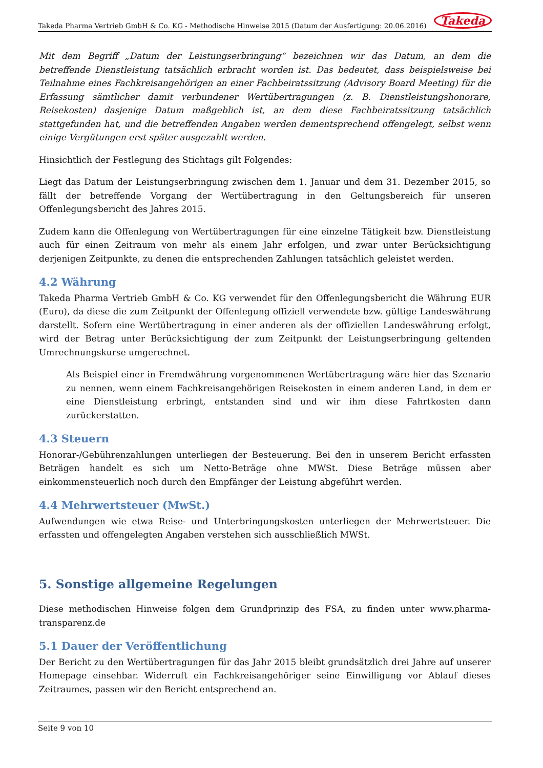Takeda Pharma Vertrieb GmbH & Co. KG - Methodische Hinweise 2015 (Datum der Ausfertigung: 20.06.2016) Takeda
Mit dem Begriff „Datum der Leistungserbringung“ bezeichnen wir das Datum, an dem die betreffende Dienstleistung tatsächlich erbracht worden ist. Das bedeutet, dass beispielsweise bei Teilnahme eines Fachkreisangehörigen an einer Fachbeiratssitzung (Advisory Board Meeting) für die Erfassung sämtlicher damit verbundener Wertübertragungen (z. B. Dienstleistungshonorare, Reisekosten) dasjenige Datum maßgeblich ist, an dem diese Fachbeiratssitzung tatsächlich stattgefunden hat, und die betreffenden Angaben werden dementsprechend offengelegt, selbst wenn einige Vergütungen erst später ausgezahlt werden.
Hinsichtlich der Festlegung des Stichtags gilt Folgendes:
Liegt das Datum der Leistungserbringung zwischen dem 1. Januar und dem 31. Dezember 2015, so fällt der betreffende Vorgang der Wertübertragung in den Geltungsbereich für unseren Offenlegungsbericht des Jahres 2015.
Zudem kann die Offenlegung von Wertübertragungen für eine einzelne Tätigkeit bzw. Dienstleistung auch für einen Zeitraum von mehr als einem Jahr erfolgen, und zwar unter Berücksichtigung derjenigen Zeitpunkte, zu denen die entsprechenden Zahlungen tatsächlich geleistet werden.
4.2 Währung
Takeda Pharma Vertrieb GmbH & Co. KG verwendet für den Offenlegungsbericht die Währung EUR (Euro), da diese die zum Zeitpunkt der Offenlegung offiziell verwendete bzw. gültige Landeswährung darstellt. Sofern eine Wertübertragung in einer anderen als der offiziellen Landeswährung erfolgt, wird der Betrag unter Berücksichtigung der zum Zeitpunkt der Leistungserbringung geltenden Umrechnungskurse umgerechnet.
Als Beispiel einer in Fremdwährung vorgenommenen Wertübertragung wäre hier das Szenario zu nennen, wenn einem Fachkreisangehörigen Reisekosten in einem anderen Land, in dem er eine Dienstleistung erbringt, entstanden sind und wir ihm diese Fahrtkosten dann zurückerstatten.
4.3 Steuern
Honorar-/Gebührenzahlungen unterliegen der Besteuerung. Bei den in unserem Bericht erfassten Beträgen handelt es sich um Netto-Beträge ohne MWSt. Diese Beträge müssen aber einkommensteuerlich noch durch den Empfänger der Leistung abgeführt werden.
4.4 Mehrwertsteuer (MwSt.)
Aufwendungen wie etwa Reise- und Unterbringungskosten unterliegen der Mehrwertsteuer. Die erfassten und offengelegten Angaben verstehen sich ausschließlich MWSt.
5. Sonstige allgemeine Regelungen
Diese methodischen Hinweise folgen dem Grundprinzip des FSA, zu finden unter www.pharma-transparenz.de
5.1 Dauer der Veröffentlichung
Der Bericht zu den Wertübertragungen für das Jahr 2015 bleibt grundsätzlich drei Jahre auf unserer Homepage einsehbar. Widerruft ein Fachkreisangehöriger seine Einwilligung vor Ablauf dieses Zeitraumes, passen wir den Bericht entsprechend an.
Seite 9 von 10